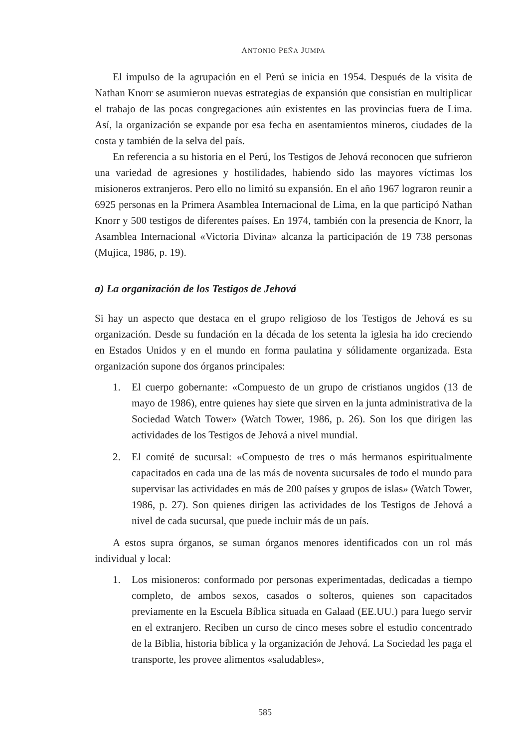ANTONIO PEÑA JUMPA
El impulso de la agrupación en el Perú se inicia en 1954. Después de la visita de Nathan Knorr se asumieron nuevas estrategias de expansión que consistían en multiplicar el trabajo de las pocas congregaciones aún existentes en las provincias fuera de Lima. Así, la organización se expande por esa fecha en asentamientos mineros, ciudades de la costa y también de la selva del país.
En referencia a su historia en el Perú, los Testigos de Jehová reconocen que sufrieron una variedad de agresiones y hostilidades, habiendo sido las mayores víctimas los misioneros extranjeros. Pero ello no limitó su expansión. En el año 1967 lograron reunir a 6925 personas en la Primera Asamblea Internacional de Lima, en la que participó Nathan Knorr y 500 testigos de diferentes países. En 1974, también con la presencia de Knorr, la Asamblea Internacional «Victoria Divina» alcanza la participación de 19 738 personas (Mujica, 1986, p. 19).
a) La organización de los Testigos de Jehová
Si hay un aspecto que destaca en el grupo religioso de los Testigos de Jehová es su organización. Desde su fundación en la década de los setenta la iglesia ha ido creciendo en Estados Unidos y en el mundo en forma paulatina y sólidamente organizada. Esta organización supone dos órganos principales:
1. El cuerpo gobernante: «Compuesto de un grupo de cristianos ungidos (13 de mayo de 1986), entre quienes hay siete que sirven en la junta administrativa de la Sociedad Watch Tower» (Watch Tower, 1986, p. 26). Son los que dirigen las actividades de los Testigos de Jehová a nivel mundial.
2. El comité de sucursal: «Compuesto de tres o más hermanos espiritualmente capacitados en cada una de las más de noventa sucursales de todo el mundo para supervisar las actividades en más de 200 países y grupos de islas» (Watch Tower, 1986, p. 27). Son quienes dirigen las actividades de los Testigos de Jehová a nivel de cada sucursal, que puede incluir más de un país.
A estos supra órganos, se suman órganos menores identificados con un rol más individual y local:
1. Los misioneros: conformado por personas experimentadas, dedicadas a tiempo completo, de ambos sexos, casados o solteros, quienes son capacitados previamente en la Escuela Bíblica situada en Galaad (EE.UU.) para luego servir en el extranjero. Reciben un curso de cinco meses sobre el estudio concentrado de la Biblia, historia bíblica y la organización de Jehová. La Sociedad les paga el transporte, les provee alimentos «saludables»,
585